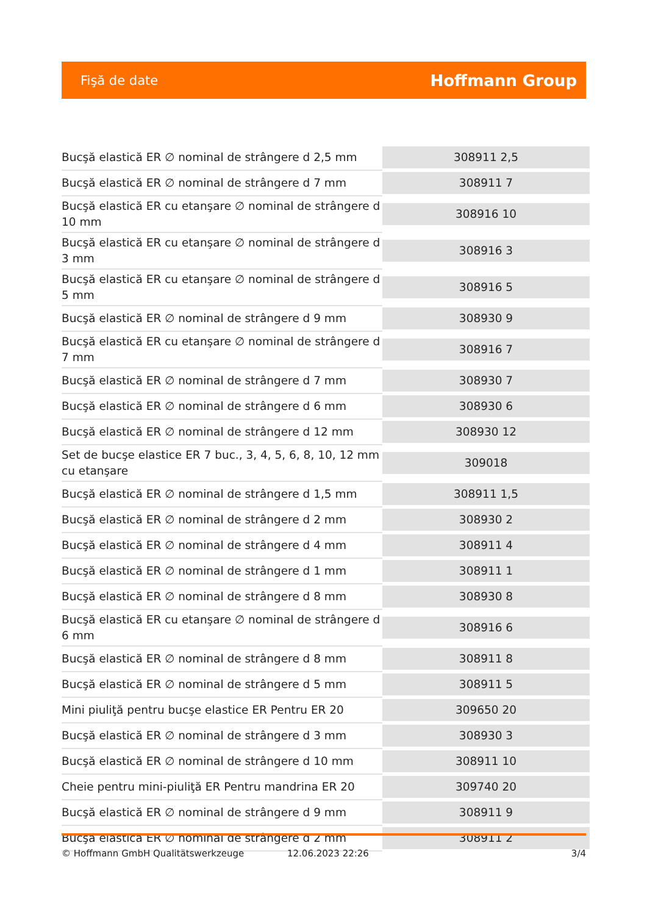Fişă de date Hoffmann Group
| Bucşă elastică ER ∅ nominal de strângere d 2,5 mm | 308911 2,5 |
| Bucşă elastică ER ∅ nominal de strângere d 7 mm | 308911 7 |
| Bucşă elastică ER cu etanşare ∅ nominal de strângere d 10 mm | 308916 10 |
| Bucşă elastică ER cu etanşare ∅ nominal de strângere d 3 mm | 308916 3 |
| Bucşă elastică ER cu etanşare ∅ nominal de strângere d 5 mm | 308916 5 |
| Bucşă elastică ER ∅ nominal de strângere d 9 mm | 308930 9 |
| Bucşă elastică ER cu etanşare ∅ nominal de strângere d 7 mm | 308916 7 |
| Bucşă elastică ER ∅ nominal de strângere d 7 mm | 308930 7 |
| Bucşă elastică ER ∅ nominal de strângere d 6 mm | 308930 6 |
| Bucşă elastică ER ∅ nominal de strângere d 12 mm | 308930 12 |
| Set de bucşe elastice ER 7 buc., 3, 4, 5, 6, 8, 10, 12 mm cu etanşare | 309018 |
| Bucşă elastică ER ∅ nominal de strângere d 1,5 mm | 308911 1,5 |
| Bucşă elastică ER ∅ nominal de strângere d 2 mm | 308930 2 |
| Bucşă elastică ER ∅ nominal de strângere d 4 mm | 308911 4 |
| Bucşă elastică ER ∅ nominal de strângere d 1 mm | 308911 1 |
| Bucşă elastică ER ∅ nominal de strângere d 8 mm | 308930 8 |
| Bucşă elastică ER cu etanşare ∅ nominal de strângere d 6 mm | 308916 6 |
| Bucşă elastică ER ∅ nominal de strângere d 8 mm | 308911 8 |
| Bucşă elastică ER ∅ nominal de strângere d 5 mm | 308911 5 |
| Mini piuliţă pentru bucşe elastice ER Pentru ER 20 | 309650 20 |
| Bucşă elastică ER ∅ nominal de strângere d 3 mm | 308930 3 |
| Bucşă elastică ER ∅ nominal de strângere d 10 mm | 308911 10 |
| Cheie pentru mini-piuliţă ER Pentru mandrina ER 20 | 309740 20 |
| Bucşă elastică ER ∅ nominal de strângere d 9 mm | 308911 9 |
| Bucşă elastică ER ∅ nominal de strângere d 2 mm | 308911 2 |
© Hoffmann GmbH Qualitätswerkzeuge 12.06.2023 22:26 3/4